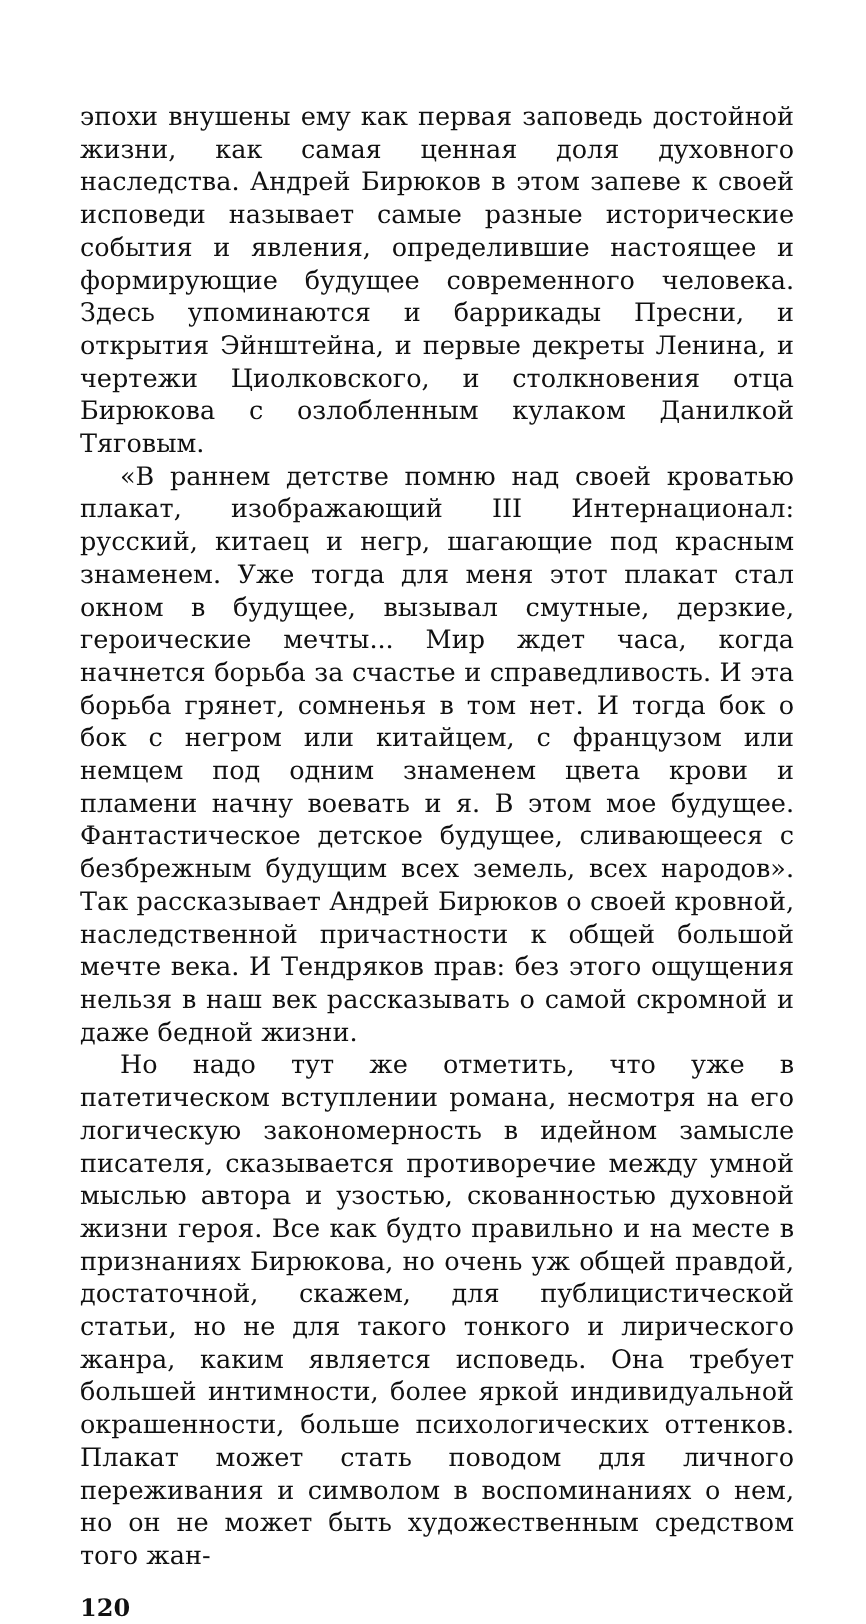эпохи внушены ему как первая заповедь достойной жизни, как самая ценная доля духовного наследства. Андрей Бирюков в этом запеве к своей исповеди называет самые разные исторические события и явления, определившие настоящее и формирующие будущее современного человека. Здесь упоминаются и баррикады Пресни, и открытия Эйнштейна, и первые декреты Ленина, и чертежи Циолковского, и столкновения отца Бирюкова с озлобленным кулаком Данилкой Тяговым.
«В раннем детстве помню над своей кроватью плакат, изображающий III Интернационал: русский, китаец и негр, шагающие под красным знаменем. Уже тогда для меня этот плакат стал окном в будущее, вызывал смутные, дерзкие, героические мечты... Мир ждет часа, когда начнется борьба за счастье и справедливость. И эта борьба грянет, сомненья в том нет. И тогда бок о бок с негром или китайцем, с французом или немцем под одним знаменем цвета крови и пламени начну воевать и я. В этом мое будущее. Фантастическое детское будущее, сливающееся с безбрежным будущим всех земель, всех народов». Так рассказывает Андрей Бирюков о своей кровной, наследственной причастности к общей большой мечте века. И Тендряков прав: без этого ощущения нельзя в наш век рассказывать о самой скромной и даже бедной жизни.
Но надо тут же отметить, что уже в патетическом вступлении романа, несмотря на его логическую закономерность в идейном замысле писателя, сказывается противоречие между умной мыслью автора и узостью, скованностью духовной жизни героя. Все как будто правильно и на месте в признаниях Бирюкова, но очень уж общей правдой, достаточной, скажем, для публицистической статьи, но не для такого тонкого и лирического жанра, каким является исповедь. Она требует большей интимности, более яркой индивидуальной окрашенности, больше психологических оттенков. Плакат может стать поводом для личного переживания и символом в воспоминаниях о нем, но он не может быть художественным средством того жан-
120